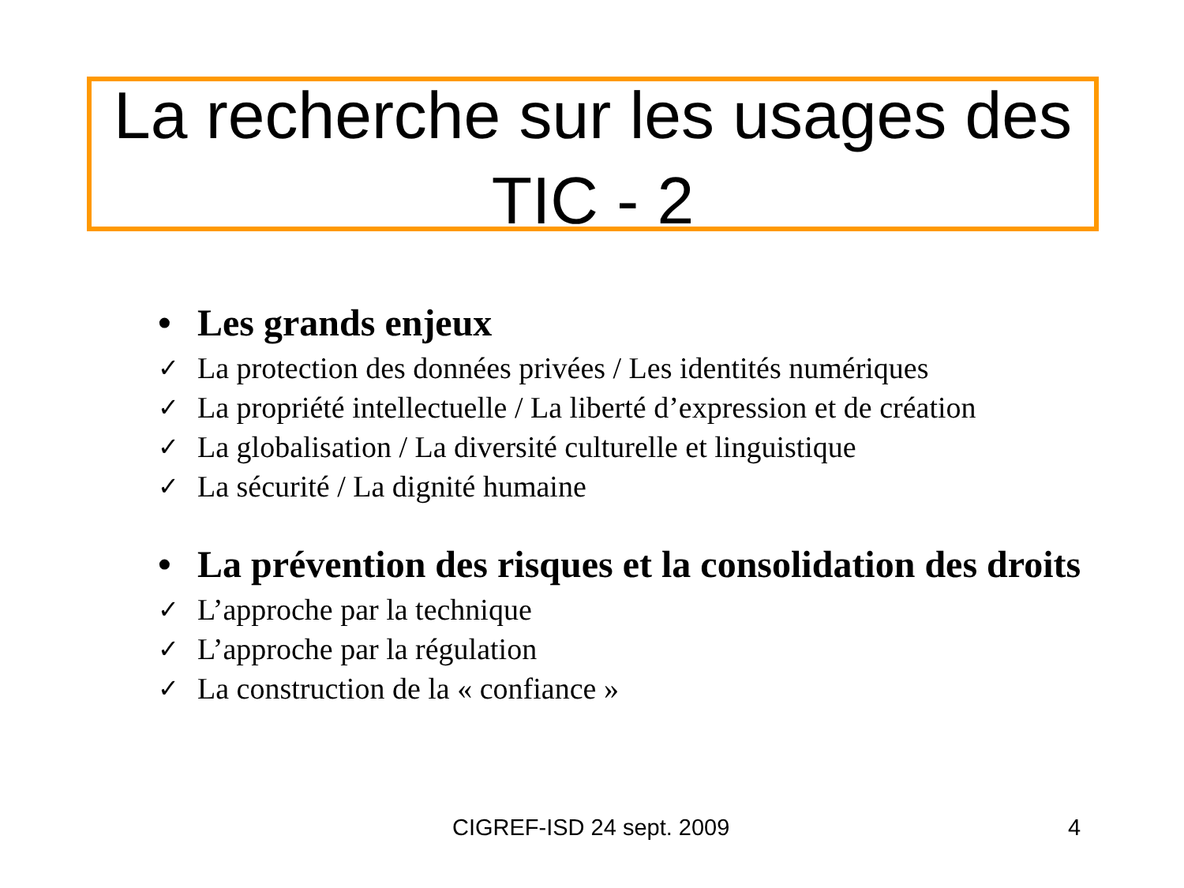La recherche sur les usages des TIC - 2
• Les grands enjeux
✓ La protection des données privées / Les identités numériques
✓ La propriété intellectuelle / La liberté d’expression et de création
✓ La globalisation / La diversité culturelle et linguistique
✓ La sécurité / La dignité humaine
• La prévention des risques et la consolidation des droits
✓ L’approche par la technique
✓ L’approche par la régulation
✓ La construction de la « confiance »
CIGREF-ISD 24 sept. 2009 4